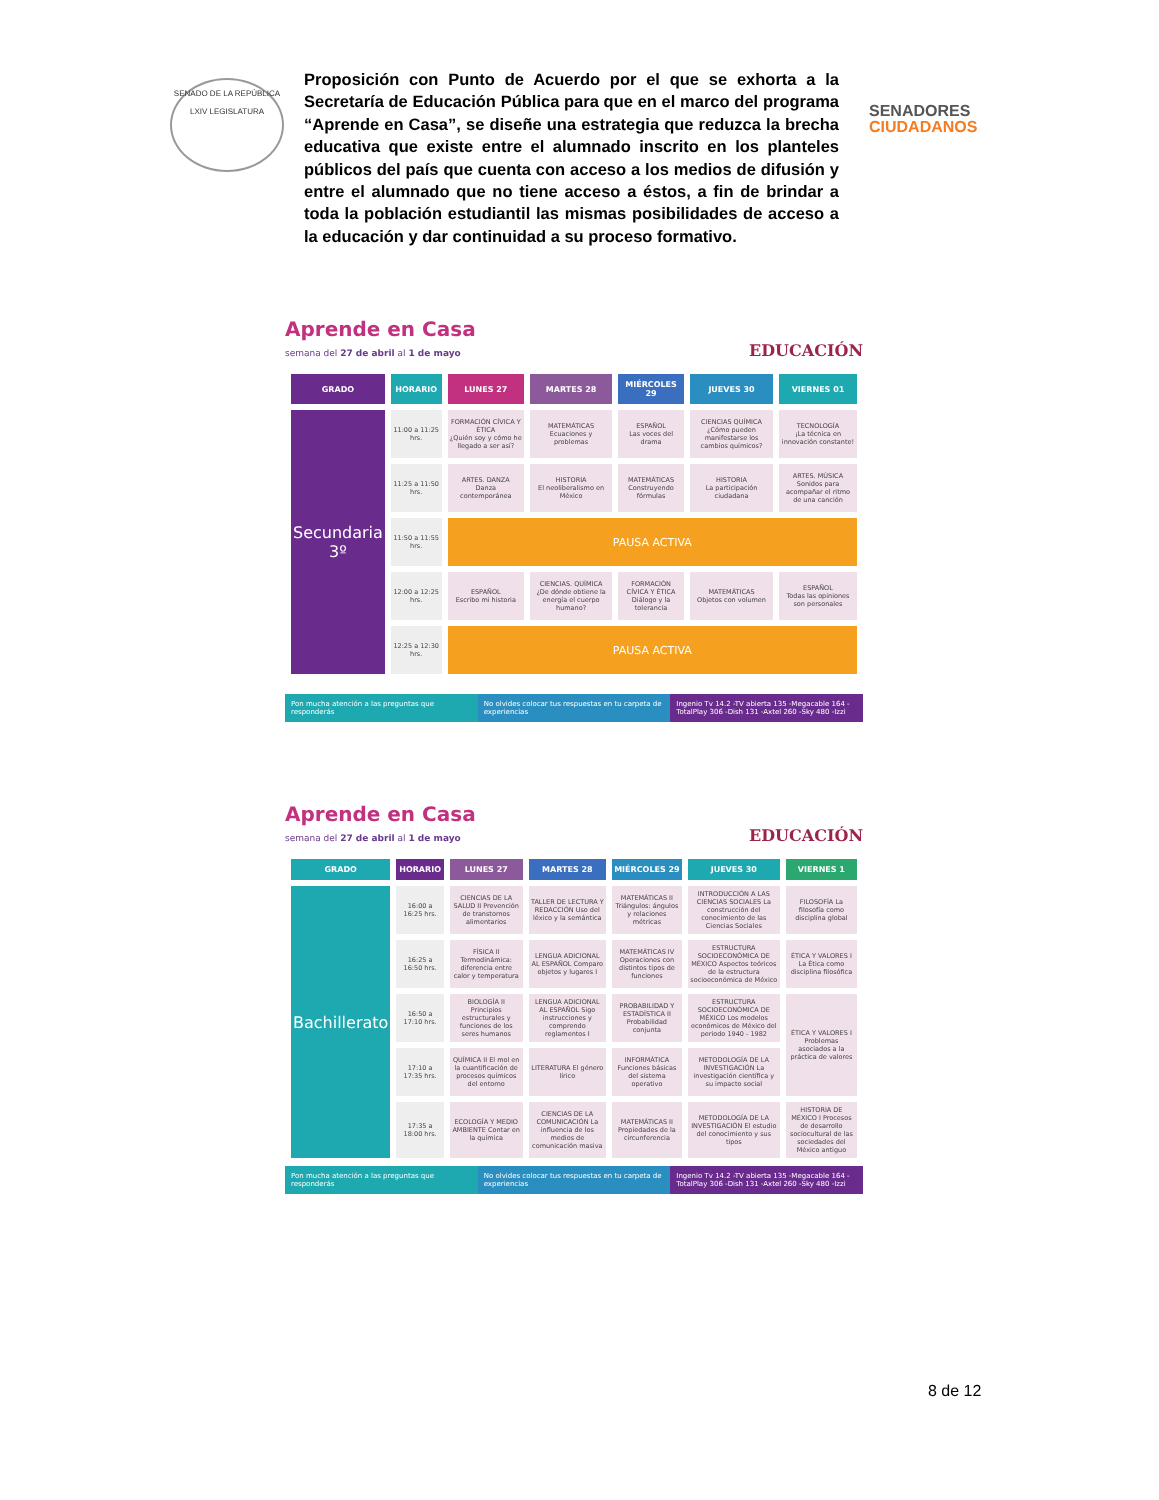SENADO DE LA REPÚBLICA
LXIV LEGISLATURA
Proposición con Punto de Acuerdo por el que se exhorta a la Secretaría de Educación Pública para que en el marco del programa “Aprende en Casa”, se diseñe una estrategia que reduzca la brecha educativa que existe entre el alumnado inscrito en los planteles públicos del país que cuenta con acceso a los medios de difusión y entre el alumnado que no tiene acceso a éstos, a fin de brindar a toda la población estudiantil las mismas posibilidades de acceso a la educación y dar continuidad a su proceso formativo.
SENADORES
CIUDADANOS
Aprende en Casa
semana del 27 de abril al 1 de mayo
EDUCACIÓN
| GRADO | HORARIO | LUNES 27 | MARTES 28 | MIÉRCOLES 29 | JUEVES 30 | VIERNES 01 |
| --- | --- | --- | --- | --- | --- | --- |
| Secundaria 3º | 11:00 a 11:25 hrs. | FORMACIÓN CÍVICA Y ÉTICA ¿Quién soy y cómo he llegado a ser así? | MATEMÁTICAS Ecuaciones y problemas | ESPAÑOL Las voces del drama | CIENCIAS QUÍMICA ¿Cómo pueden manifestarse los cambios químicos? | TECNOLOGÍA ¡La técnica en innovación constante! |
| | 11:25 a 11:50 hrs. | ARTES. DANZA Danza contemporánea | HISTORIA El neoliberalismo en México | MATEMÁTICAS Construyendo fórmulas | HISTORIA La participación ciudadana | ARTES. MÚSICA Sonidos para acompañar el ritmo de una canción |
| | 11:50 a 11:55 hrs. | PAUSA ACTIVA | | | | |
| | 12:00 a 12:25 hrs. | ESPAÑOL Escribo mi historia | CIENCIAS. QUÍMICA ¿De dónde obtiene la energía el cuerpo humano? | FORMACIÓN CÍVICA Y ÉTICA Diálogo y la tolerancia | MATEMÁTICAS Objetos con volumen | ESPAÑOL Todas las opiniones son personales |
| | 12:25 a 12:30 hrs. | PAUSA ACTIVA | | | | |
Pon mucha atención a las preguntas que responderás
No olvides colocar tus respuestas en tu carpeta de experiencias
Ingenio Tv 14.2 -TV abierta 135 -Megacable 164 -TotalPlay 306 -Dish 131 -Axtel 260 -Sky 480 -Izzi
Aprende en Casa
semana del 27 de abril al 1 de mayo
EDUCACIÓN
| GRADO | HORARIO | LUNES 27 | MARTES 28 | MIÉRCOLES 29 | JUEVES 30 | VIERNES 1 |
| --- | --- | --- | --- | --- | --- | --- |
| Bachillerato | 16:00 a 16:25 hrs. | CIENCIAS DE LA SALUD II Prevención de transtornos alimentarios | TALLER DE LECTURA Y REDACCIÓN Uso del léxico y la semántica | MATEMÁTICAS II Triángulos: ángulos y relaciones métricas | INTRODUCCIÓN A LAS CIENCIAS SOCIALES La construcción del conocimiento de las Ciencias Sociales | FILOSOFÍA La filosofía como disciplina global |
| | 16:25 a 16:50 hrs. | FÍSICA II Termodinámica: diferencia entre calor y temperatura | LENGUA ADICIONAL AL ESPAÑOL Comparo objetos y lugares I | MATEMÁTICAS IV Operaciones con distintos tipos de funciones | ESTRUCTURA SOCIOECONÓMICA DE MÉXICO Aspectos teóricos de la estructura socioeconómica de México | ÉTICA Y VALORES I La Ética como disciplina filosófica |
| | 16:50 a 17:10 hrs. | BIOLOGÍA II Principios estructurales y funciones de los seres humanos | LENGUA ADICIONAL AL ESPAÑOL Sigo instrucciones y comprendo reglamentos I | PROBABILIDAD Y ESTADÍSTICA II Probabilidad conjunta | ESTRUCTURA SOCIOECONÓMICA DE MÉXICO Los modelos económicos de México del periodo 1940 - 1982 | ÉTICA Y VALORES I Problemas asociados a la práctica de valores |
| | 17:10 a 17:35 hrs. | QUÍMICA II El mol en la cuantificación de procesos químicos del entorno | LITERATURA El género lírico | INFORMÁTICA Funciones básicas del sistema operativo | METODOLOGÍA DE LA INVESTIGACIÓN La investigación científica y su impacto social | |
| | 17:35 a 18:00 hrs. | ECOLOGÍA Y MEDIO AMBIENTE Contar en la química | CIENCIAS DE LA COMUNICACIÓN La influencia de los medios de comunicación masiva | MATEMÁTICAS II Propiedades de la circunferencia | METODOLOGÍA DE LA INVESTIGACIÓN El estudio del conocimiento y sus tipos | HISTORIA DE MÉXICO I Procesos de desarrollo sociocultural de las sociedades del México antiguo |
Pon mucha atención a las preguntas que responderás
No olvides colocar tus respuestas en tu carpeta de experiencias
Ingenio Tv 14.2 -TV abierta 135 -Megacable 164 -TotalPlay 306 -Dish 131 -Axtel 260 -Sky 480 -Izzi
8 de 12